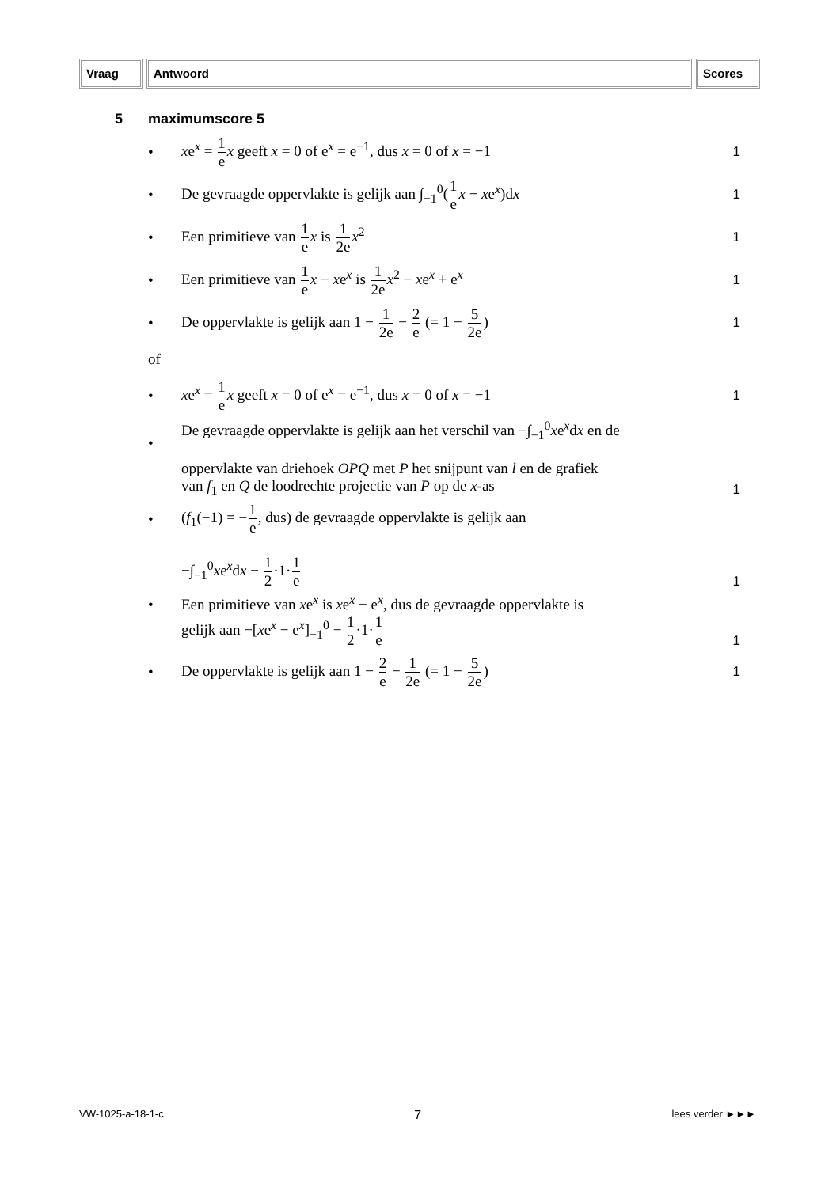Vraag Antwoord Scores
5 maximumscore 5
•
xe<sup>x</sup> = 1 e x geeft x = 0 of e<sup>x</sup> = e<sup>−1</sup>, dus x = 0 of x = −1
1
•
De gevraagde oppervlakte is gelijk aan ∫<sub>−1</sub><sup>0</sup>(1 e x − xe<sup>x</sup>)dx
1
•
Een primitieve van 1 e x is 1 2e x<sup>2</sup>
1
•
Een primitieve van 1 e x − xe<sup>x</sup> is 1 2e x<sup>2</sup> − xe<sup>x</sup> + e<sup>x</sup>
1
•
De oppervlakte is gelijk aan 1 − 1 2e − 2 e (= 1 − 5 2e)
1
of
•
xe<sup>x</sup> = 1 e x geeft x = 0 of e<sup>x</sup> = e<sup>−1</sup>, dus x = 0 of x = −1
1
•
De gevraagde oppervlakte is gelijk aan het verschil van −∫<sub>−1</sub><sup>0</sup>xe<sup>x</sup>dx en de
oppervlakte van driehoek OPQ met P het snijpunt van l en de grafiek
van f<sub>1</sub> en Q de loodrechte projectie van P op de x-as
1
•
(f<sub>1</sub>(−1) = −1 e, dus) de gevraagde oppervlakte is gelijk aan
−∫<sub>−1</sub><sup>0</sup>xe<sup>x</sup>dx − 1 2·1·1 e
1
•
Een primitieve van xe<sup>x</sup> is xe<sup>x</sup> − e<sup>x</sup>, dus de gevraagde oppervlakte is
gelijk aan −[xe<sup>x</sup> − e<sup>x</sup>]<sub>−1</sub><sup>0</sup> − 1 2·1·1 e
1
•
De oppervlakte is gelijk aan 1 − 2 e − 1 2e (= 1 − 5 2e)
1
VW-1025-a-18-1-c 7 lees verder ►►►